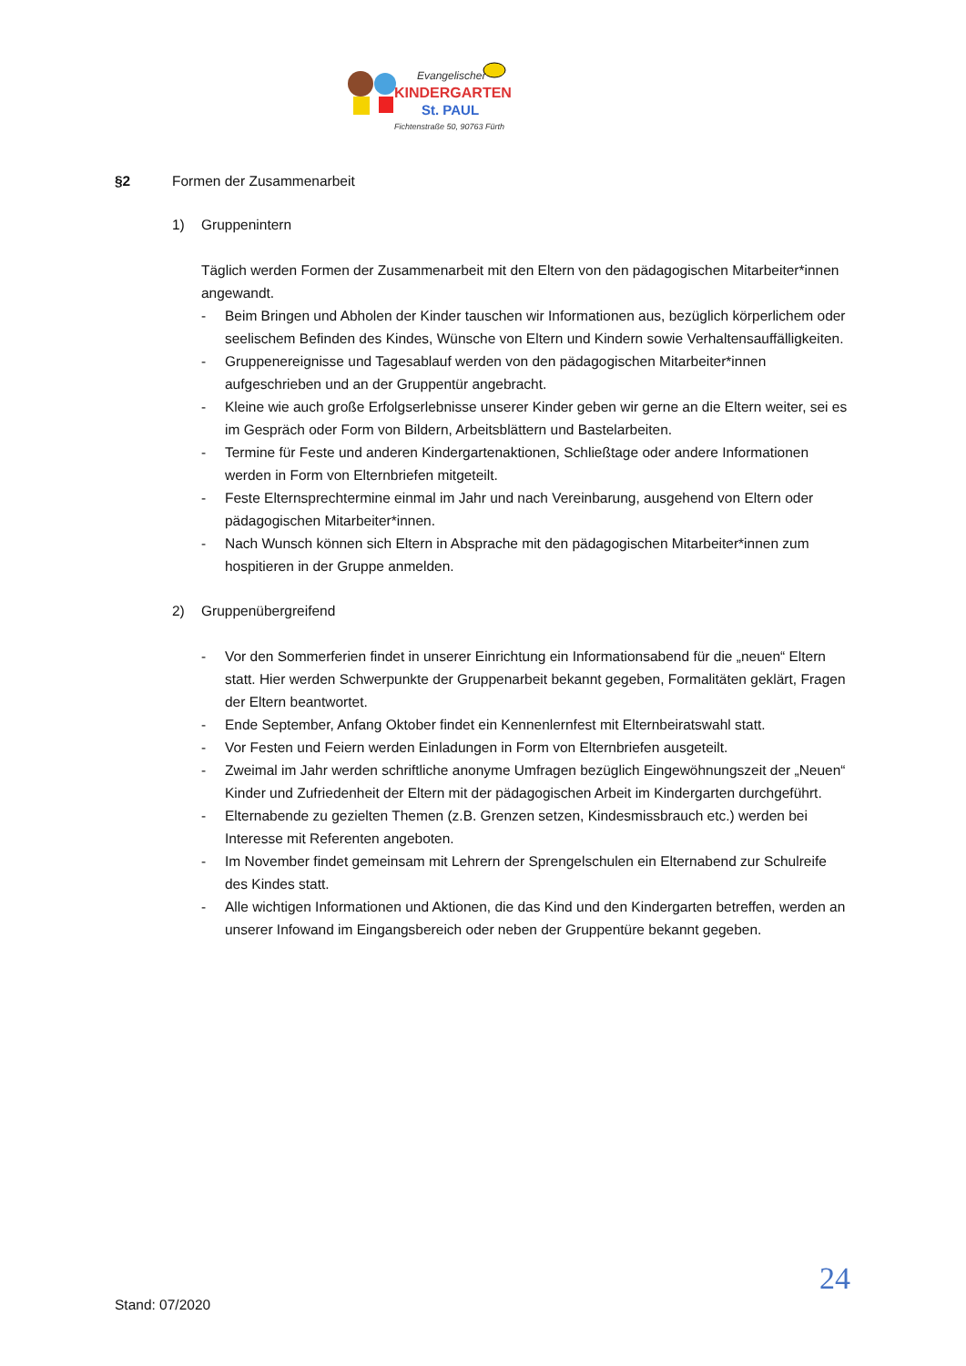Evangelischer
KINDERGARTEN
St. PAUL
Fichtenstraße 50, 90763 Fürth
§2 Formen der Zusammenarbeit
1) Gruppenintern
Täglich werden Formen der Zusammenarbeit mit den Eltern von den pädagogischen Mitarbeiter*innen angewandt.
- Beim Bringen und Abholen der Kinder tauschen wir Informationen aus, bezüglich körperlichem oder seelischem Befinden des Kindes, Wünsche von Eltern und Kindern sowie Verhaltensauffälligkeiten.
- Gruppenereignisse und Tagesablauf werden von den pädagogischen Mitarbeiter*innen aufgeschrieben und an der Gruppentür angebracht.
- Kleine wie auch große Erfolgserlebnisse unserer Kinder geben wir gerne an die Eltern weiter, sei es im Gespräch oder Form von Bildern, Arbeitsblättern und Bastelarbeiten.
- Termine für Feste und anderen Kindergartenaktionen, Schließtage oder andere Informationen werden in Form von Elternbriefen mitgeteilt.
- Feste Elternsprechtermine einmal im Jahr und nach Vereinbarung, ausgehend von Eltern oder pädagogischen Mitarbeiter*innen.
- Nach Wunsch können sich Eltern in Absprache mit den pädagogischen Mitarbeiter*innen zum hospitieren in der Gruppe anmelden.
2) Gruppenübergreifend
- Vor den Sommerferien findet in unserer Einrichtung ein Informationsabend für die „neuen“ Eltern statt. Hier werden Schwerpunkte der Gruppenarbeit bekannt gegeben, Formalitäten geklärt, Fragen der Eltern beantwortet.
- Ende September, Anfang Oktober findet ein Kennenlernfest mit Elternbeiratswahl statt.
- Vor Festen und Feiern werden Einladungen in Form von Elternbriefen ausgeteilt.
- Zweimal im Jahr werden schriftliche anonyme Umfragen bezüglich Eingewöhnungszeit der „Neuen“ Kinder und Zufriedenheit der Eltern mit der pädagogischen Arbeit im Kindergarten durchgeführt.
- Elternabende zu gezielten Themen (z.B. Grenzen setzen, Kindesmissbrauch etc.) werden bei Interesse mit Referenten angeboten.
- Im November findet gemeinsam mit Lehrern der Sprengelschulen ein Elternabend zur Schulreife des Kindes statt.
- Alle wichtigen Informationen und Aktionen, die das Kind und den Kindergarten betreffen, werden an unserer Infowand im Eingangsbereich oder neben der Gruppentüre bekannt gegeben.
24
Stand: 07/2020